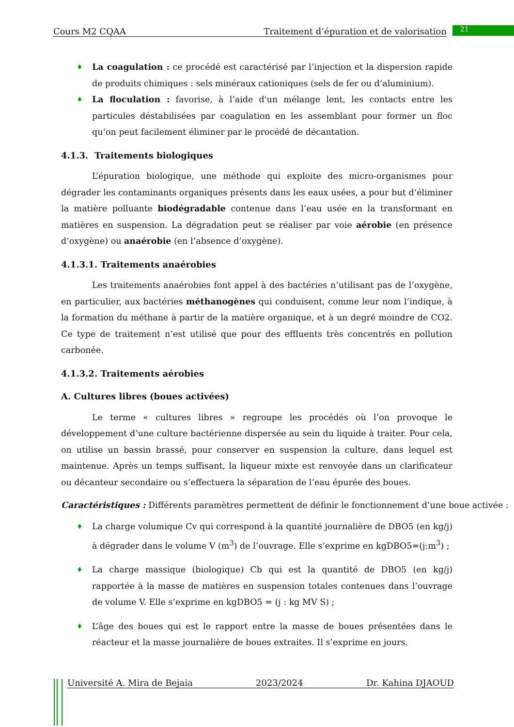Cours M2 CQAA Traitement d’épuration et de valorisation 21
♦ La coagulation : ce procédé est caractérisé par l’injection et la dispersion rapide de produits chimiques : sels minéraux cationiques (sels de fer ou d’aluminium).
♦ La floculation : favorise, à l’aide d'un mélange lent, les contacts entre les particules déstabilisées par coagulation en les assemblant pour former un floc qu’on peut facilement éliminer par le procédé de décantation.
4.1.3. Traitements biologiques
L’épuration biologique, une méthode qui exploite des micro-organismes pour dégrader les contaminants organiques présents dans les eaux usées, a pour but d’éliminer la matière polluante biodégradable contenue dans l’eau usée en la transformant en matières en suspension. La dégradation peut se réaliser par voie aérobie (en présence d’oxygène) ou anaérobie (en l’absence d’oxygène).
4.1.3.1. Traitements anaérobies
Les traitements anaérobies font appel à des bactéries n’utilisant pas de l’oxygène, en particulier, aux bactéries méthanogènes qui conduisent, comme leur nom l’indique, à la formation du méthane à partir de la matière organique, et à un degré moindre de CO2. Ce type de traitement n’est utilisé que pour des effluents très concentrés en pollution carbonée.
4.1.3.2. Traitements aérobies
A. Cultures libres (boues activées)
Le terme « cultures libres » regroupe les procédés où l’on provoque le développement d’une culture bactérienne dispersée au sein du liquide à traiter. Pour cela, on utilise un bassin brassé, pour conserver en suspension la culture, dans lequel est maintenue. Après un temps suffisant, la liqueur mixte est renvoyée dans un clarificateur ou décanteur secondaire ou s’effectuera la séparation de l’eau épurée des boues.
Caractéristiques : Différents paramètres permettent de définir le fonctionnement d’une boue activée :
♦ La charge volumique Cv qui correspond à la quantité journalière de DBO5 (en kg/j) à dégrader dans le volume V (m<sup>3</sup>) de l’ouvrage. Elle s’exprime en kgDBO5=(j:m<sup>3</sup>) ;
♦ La charge massique (biologique) Cb qui est la quantité de DBO5 (en kg/j) rapportée à la masse de matières en suspension totales contenues dans l’ouvrage de volume V. Elle s’exprime en kgDBO5 = (j : kg MV S) ;
♦ L’âge des boues qui est le rapport entre la masse de boues présentées dans le réacteur et la masse journalière de boues extraites. Il s’exprime en jours.
Université A. Mira de Bejaia 2023/2024 Dr. Kahina DJAOUD